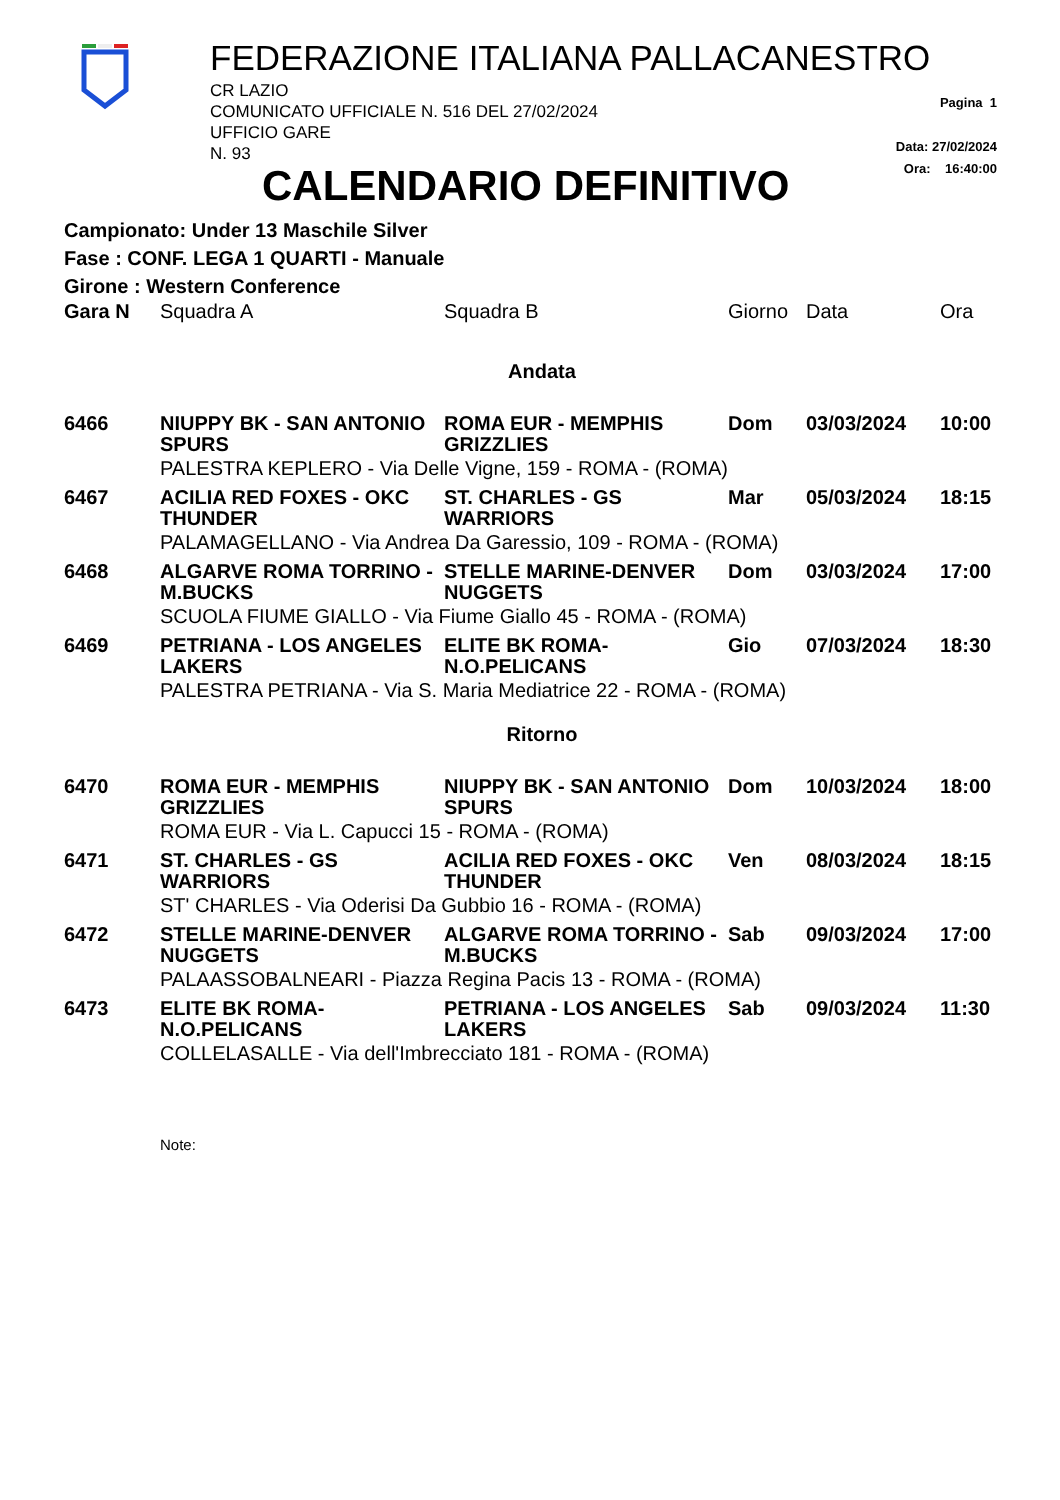FEDERAZIONE ITALIANA PALLACANESTRO
CR LAZIO
COMUNICATO UFFICIALE N. 516 DEL 27/02/2024
UFFICIO GARE
N. 93
Pagina 1
Data: 27/02/2024
Ora: 16:40:00
CALENDARIO DEFINITIVO
Campionato: Under 13 Maschile Silver
Fase : CONF. LEGA 1 QUARTI - Manuale
Girone : Western Conference
| Gara N | Squadra A | Squadra B | Giorno | Data | Ora |
| --- | --- | --- | --- | --- | --- |
| Andata | | | | | |
| 6466 | NIUPPY BK - SAN ANTONIO SPURS | ROMA EUR - MEMPHIS GRIZZLIES | Dom | 03/03/2024 | 10:00 |
| | PALESTRA KEPLERO - Via Delle Vigne, 159 - ROMA - (ROMA) | | | | |
| 6467 | ACILIA RED FOXES - OKC THUNDER | ST. CHARLES - GS WARRIORS | Mar | 05/03/2024 | 18:15 |
| | PALAMAGELLANO - Via Andrea Da Garessio, 109 - ROMA - (ROMA) | | | | |
| 6468 | ALGARVE ROMA TORRINO - M.BUCKS | STELLE MARINE-DENVER NUGGETS | Dom | 03/03/2024 | 17:00 |
| | SCUOLA FIUME GIALLO - Via Fiume Giallo 45 - ROMA - (ROMA) | | | | |
| 6469 | PETRIANA - LOS ANGELES LAKERS | ELITE BK ROMA-N.O.PELICANS | Gio | 07/03/2024 | 18:30 |
| | PALESTRA PETRIANA - Via S. Maria Mediatrice 22 - ROMA - (ROMA) | | | | |
| Ritorno | | | | | |
| 6470 | ROMA EUR - MEMPHIS GRIZZLIES | NIUPPY BK - SAN ANTONIO SPURS | Dom | 10/03/2024 | 18:00 |
| | ROMA EUR - Via L. Capucci 15 - ROMA - (ROMA) | | | | |
| 6471 | ST. CHARLES - GS WARRIORS | ACILIA RED FOXES - OKC THUNDER | Ven | 08/03/2024 | 18:15 |
| | ST' CHARLES - Via Oderisi Da Gubbio 16 - ROMA - (ROMA) | | | | |
| 6472 | STELLE MARINE-DENVER NUGGETS | ALGARVE ROMA TORRINO - M.BUCKS | Sab | 09/03/2024 | 17:00 |
| | PALAASSOBALNEARI - Piazza Regina Pacis 13 - ROMA - (ROMA) | | | | |
| 6473 | ELITE BK ROMA-N.O.PELICANS | PETRIANA - LOS ANGELES LAKERS | Sab | 09/03/2024 | 11:30 |
| | COLLELASALLE - Via dell'Imbrecciato 181 - ROMA - (ROMA) | | | | |
Note: